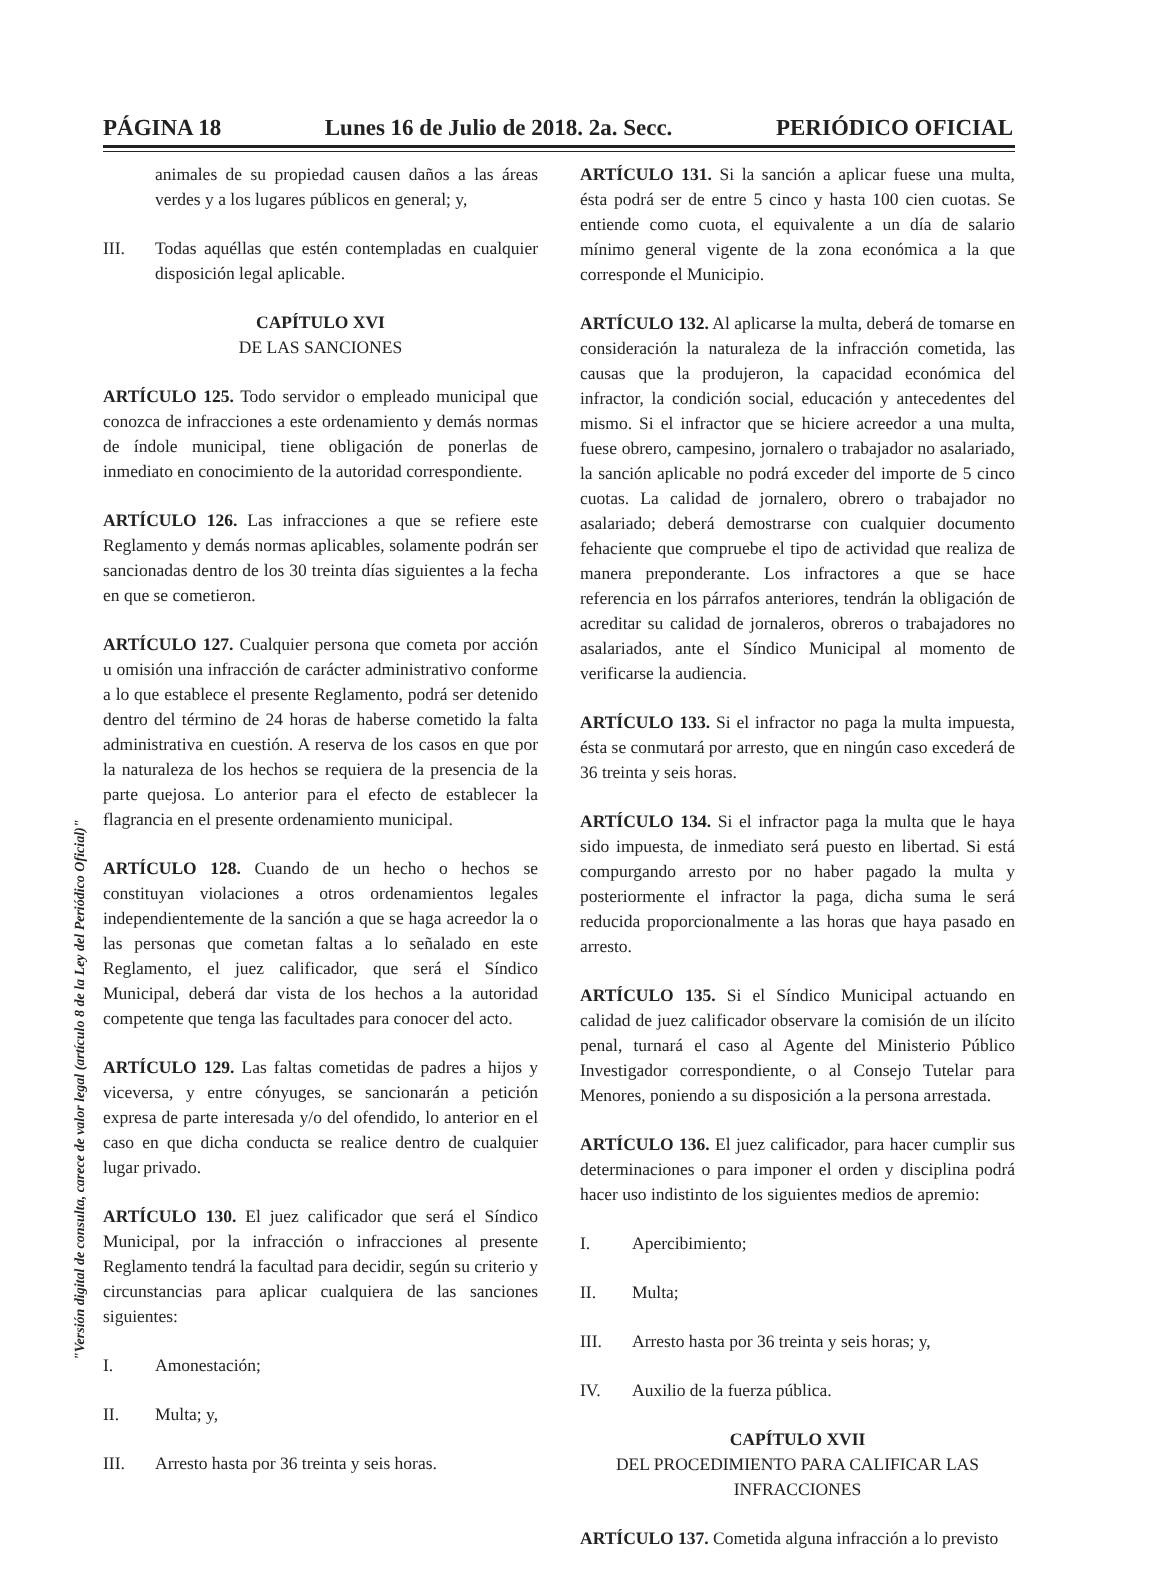PÁGINA 18 Lunes 16 de Julio de 2018. 2a. Secc. PERIÓDICO OFICIAL
animales de su propiedad causen daños a las áreas verdes y a los lugares públicos en general; y,
III. Todas aquéllas que estén contempladas en cualquier disposición legal aplicable.
CAPÍTULO XVI
DE LAS SANCIONES
ARTÍCULO 125. Todo servidor o empleado municipal que conozca de infracciones a este ordenamiento y demás normas de índole municipal, tiene obligación de ponerlas de inmediato en conocimiento de la autoridad correspondiente.
ARTÍCULO 126. Las infracciones a que se refiere este Reglamento y demás normas aplicables, solamente podrán ser sancionadas dentro de los 30 treinta días siguientes a la fecha en que se cometieron.
ARTÍCULO 127. Cualquier persona que cometa por acción u omisión una infracción de carácter administrativo conforme a lo que establece el presente Reglamento, podrá ser detenido dentro del término de 24 horas de haberse cometido la falta administrativa en cuestión. A reserva de los casos en que por la naturaleza de los hechos se requiera de la presencia de la parte quejosa. Lo anterior para el efecto de establecer la flagrancia en el presente ordenamiento municipal.
ARTÍCULO 128. Cuando de un hecho o hechos se constituyan violaciones a otros ordenamientos legales independientemente de la sanción a que se haga acreedor la o las personas que cometan faltas a lo señalado en este Reglamento, el juez calificador, que será el Síndico Municipal, deberá dar vista de los hechos a la autoridad competente que tenga las facultades para conocer del acto.
ARTÍCULO 129. Las faltas cometidas de padres a hijos y viceversa, y entre cónyuges, se sancionarán a petición expresa de parte interesada y/o del ofendido, lo anterior en el caso en que dicha conducta se realice dentro de cualquier lugar privado.
ARTÍCULO 130. El juez calificador que será el Síndico Municipal, por la infracción o infracciones al presente Reglamento tendrá la facultad para decidir, según su criterio y circunstancias para aplicar cualquiera de las sanciones siguientes:
I. Amonestación;
II. Multa; y,
III. Arresto hasta por 36 treinta y seis horas.
ARTÍCULO 131. Si la sanción a aplicar fuese una multa, ésta podrá ser de entre 5 cinco y hasta 100 cien cuotas. Se entiende como cuota, el equivalente a un día de salario mínimo general vigente de la zona económica a la que corresponde el Municipio.
ARTÍCULO 132. Al aplicarse la multa, deberá de tomarse en consideración la naturaleza de la infracción cometida, las causas que la produjeron, la capacidad económica del infractor, la condición social, educación y antecedentes del mismo. Si el infractor que se hiciere acreedor a una multa, fuese obrero, campesino, jornalero o trabajador no asalariado, la sanción aplicable no podrá exceder del importe de 5 cinco cuotas. La calidad de jornalero, obrero o trabajador no asalariado; deberá demostrarse con cualquier documento fehaciente que compruebe el tipo de actividad que realiza de manera preponderante. Los infractores a que se hace referencia en los párrafos anteriores, tendrán la obligación de acreditar su calidad de jornaleros, obreros o trabajadores no asalariados, ante el Síndico Municipal al momento de verificarse la audiencia.
ARTÍCULO 133. Si el infractor no paga la multa impuesta, ésta se conmutará por arresto, que en ningún caso excederá de 36 treinta y seis horas.
ARTÍCULO 134. Si el infractor paga la multa que le haya sido impuesta, de inmediato será puesto en libertad. Si está compurgando arresto por no haber pagado la multa y posteriormente el infractor la paga, dicha suma le será reducida proporcionalmente a las horas que haya pasado en arresto.
ARTÍCULO 135. Si el Síndico Municipal actuando en calidad de juez calificador observare la comisión de un ilícito penal, turnará el caso al Agente del Ministerio Público Investigador correspondiente, o al Consejo Tutelar para Menores, poniendo a su disposición a la persona arrestada.
ARTÍCULO 136. El juez calificador, para hacer cumplir sus determinaciones o para imponer el orden y disciplina podrá hacer uso indistinto de los siguientes medios de apremio:
I. Apercibimiento;
II. Multa;
III. Arresto hasta por 36 treinta y seis horas; y,
IV. Auxilio de la fuerza pública.
CAPÍTULO XVII
DEL PROCEDIMIENTO PARA CALIFICAR LAS INFRACCIONES
ARTÍCULO 137. Cometida alguna infracción a lo previsto
"Versión digital de consulta, carece de valor legal (artículo 8 de la Ley del Periódico Oficial)"